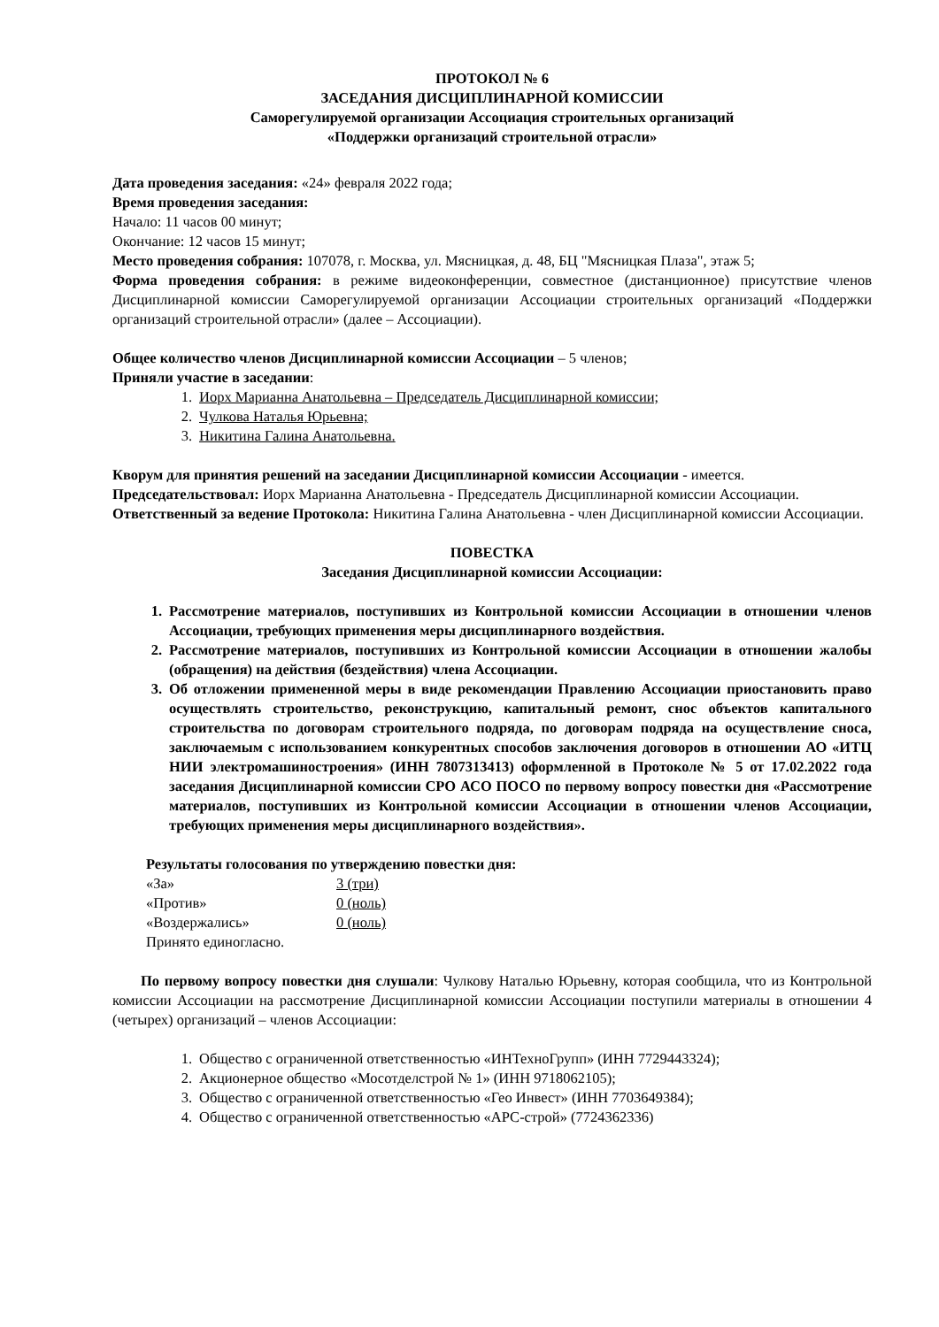ПРОТОКОЛ № 6
ЗАСЕДАНИЯ ДИСЦИПЛИНАРНОЙ КОМИССИИ
Саморегулируемой организации Ассоциация строительных организаций
«Поддержки организаций строительной отрасли»
Дата проведения заседания: «24» февраля 2022 года;
Время проведения заседания:
Начало: 11 часов 00 минут;
Окончание: 12 часов 15 минут;
Место проведения собрания: 107078, г. Москва, ул. Мясницкая, д. 48, БЦ "Мясницкая Плаза", этаж 5;
Форма проведения собрания: в режиме видеоконференции, совместное (дистанционное) присутствие членов Дисциплинарной комиссии Саморегулируемой организации Ассоциации строительных организаций «Поддержки организаций строительной отрасли» (далее – Ассоциации).
Общее количество членов Дисциплинарной комиссии Ассоциации – 5 членов;
Приняли участие в заседании:
1. Иорх Марианна Анатольевна – Председатель Дисциплинарной комиссии;
2. Чулкова Наталья Юрьевна;
3. Никитина Галина Анатольевна.
Кворум для принятия решений на заседании Дисциплинарной комиссии Ассоциации - имеется.
Председательствовал: Иорх Марианна Анатольевна - Председатель Дисциплинарной комиссии Ассоциации.
Ответственный за ведение Протокола: Никитина Галина Анатольевна - член Дисциплинарной комиссии Ассоциации.
ПОВЕСТКА
Заседания Дисциплинарной комиссии Ассоциации:
1. Рассмотрение материалов, поступивших из Контрольной комиссии Ассоциации в отношении членов Ассоциации, требующих применения меры дисциплинарного воздействия.
2. Рассмотрение материалов, поступивших из Контрольной комиссии Ассоциации в отношении жалобы (обращения) на действия (бездействия) члена Ассоциации.
3. Об отложении примененной меры в виде рекомендации Правлению Ассоциации приостановить право осуществлять строительство, реконструкцию, капитальный ремонт, снос объектов капитального строительства по договорам строительного подряда, по договорам подряда на осуществление сноса, заключаемым с использованием конкурентных способов заключения договоров в отношении АО «ИТЦ НИИ электромашиностроения» (ИНН 7807313413) оформленной в Протоколе № 5 от 17.02.2022 года заседания Дисциплинарной комиссии СРО АСО ПОСО по первому вопросу повестки дня «Рассмотрение материалов, поступивших из Контрольной комиссии Ассоциации в отношении членов Ассоциации, требующих применения меры дисциплинарного воздействия».
Результаты голосования по утверждению повестки дня:
| «За» | 3 (три) |
| «Против» | 0 (ноль) |
| «Воздержались» | 0 (ноль) |
Принято единогласно.
По первому вопросу повестки дня слушали: Чулкову Наталью Юрьевну, которая сообщила, что из Контрольной комиссии Ассоциации на рассмотрение Дисциплинарной комиссии Ассоциации поступили материалы в отношении 4 (четырех) организаций – членов Ассоциации:
1. Общество с ограниченной ответственностью «ИНТехноГрупп» (ИНН 7729443324);
2. Акционерное общество «Мосотделстрой № 1» (ИНН 9718062105);
3. Общество с ограниченной ответственностью «Гео Инвест» (ИНН 7703649384);
4. Общество с ограниченной ответственностью «АРС-строй» (7724362336)